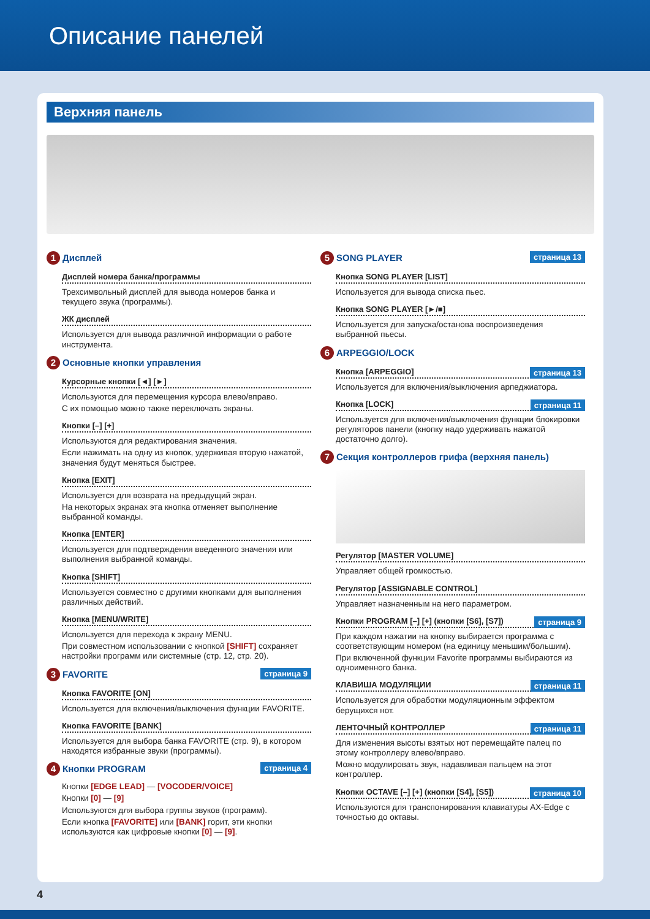Описание панелей
Верхняя панель
1 Дисплей
Дисплей номера банка/программы
Трехсимвольный дисплей для вывода номеров банка и текущего звука (программы).
ЖК дисплей
Используется для вывода различной информации о работе инструмента.
2 Основные кнопки управления
Курсорные кнопки [◄] [►]
Используются для перемещения курсора влево/вправо.
С их помощью можно также переключать экраны.
Кнопки [–] [+]
Используются для редактирования значения.
Если нажимать на одну из кнопок, удерживая вторую нажатой, значения будут меняться быстрее.
Кнопка [EXIT]
Используется для возврата на предыдущий экран.
На некоторых экранах эта кнопка отменяет выполнение выбранной команды.
Кнопка [ENTER]
Используется для подтверждения введенного значения или выполнения выбранной команды.
Кнопка [SHIFT]
Используется совместно с другими кнопками для выполнения различных действий.
Кнопка [MENU/WRITE]
Используется для перехода к экрану MENU.
При совместном использовании с кнопкой [SHIFT] сохраняет настройки программ или системные (стр. 12, стр. 20).
страница 9 3 FAVORITE
Кнопка FAVORITE [ON]
Используется для включения/выключения функции FAVORITE.
Кнопка FAVORITE [BANK]
Используется для выбора банка FAVORITE (стр. 9), в котором находятся избранные звуки (программы).
страница 4 4 Кнопки PROGRAM
Кнопки [EDGE LEAD] — [VOCODER/VOICE]
Кнопки [0] — [9]
Используются для выбора группы звуков (программ).
Если кнопка [FAVORITE] или [BANK] горит, эти кнопки используются как цифровые кнопки [0] — [9].
страница 13 5 SONG PLAYER
Кнопка SONG PLAYER [LIST]
Используется для вывода списка пьес.
Кнопка SONG PLAYER [►/■]
Используется для запуска/останова воспроизведения выбранной пьесы.
6 ARPEGGIO/LOCK
страница 13 Кнопка [ARPEGGIO]
Используется для включения/выключения арпеджиатора.
страница 11 Кнопка [LOCK]
Используется для включения/выключения функции блокировки регуляторов панели (кнопку надо удерживать нажатой достаточно долго).
7 Секция контроллеров грифа (верхняя панель)
Регулятор [MASTER VOLUME]
Управляет общей громкостью.
Регулятор [ASSIGNABLE CONTROL]
Управляет назначенным на него параметром.
страница 9 Кнопки PROGRAM [–] [+] (кнопки [S6], [S7])
При каждом нажатии на кнопку выбирается программа с соответствующим номером (на единицу меньшим/большим).
При включенной функции Favorite программы выбираются из одноименного банка.
страница 11 КЛАВИША МОДУЛЯЦИИ
Используется для обработки модуляционным эффектом берущихся нот.
страница 11 ЛЕНТОЧНЫЙ КОНТРОЛЛЕР
Для изменения высоты взятых нот перемещайте палец по этому контроллеру влево/вправо.
Можно модулировать звук, надавливая пальцем на этот контроллер.
страница 10 Кнопки OCTAVE [–] [+] (кнопки [S4], [S5])
Используются для транспонирования клавиатуры AX-Edge с точностью до октавы.
4